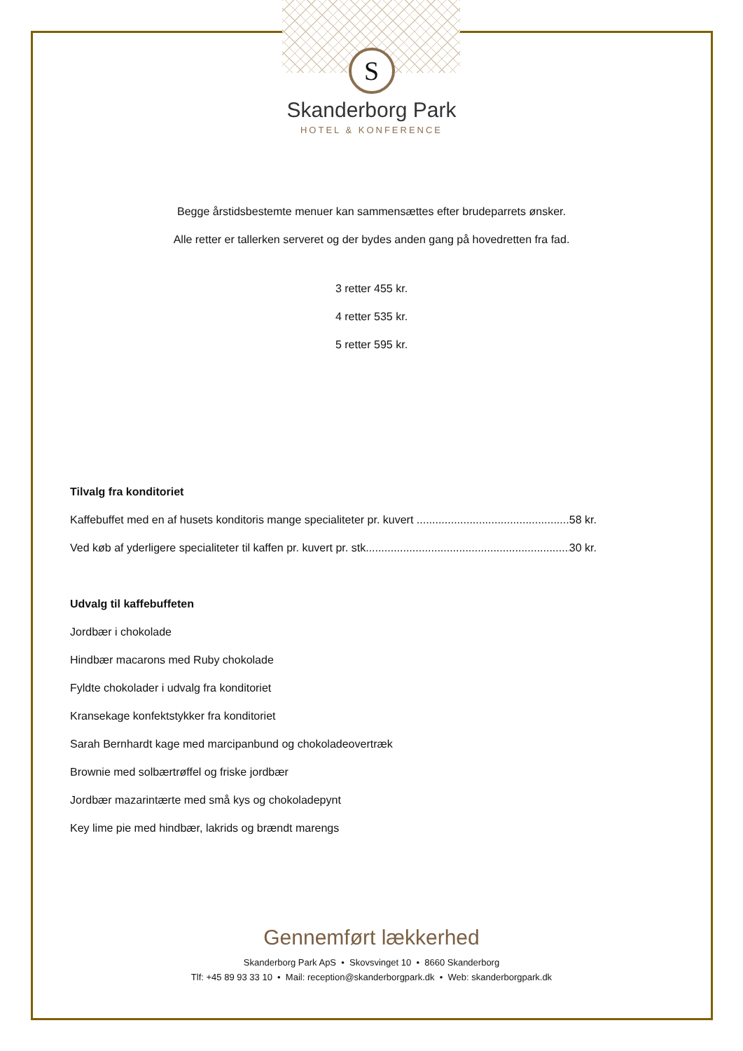S
Skanderborg Park
HOTEL & KONFERENCE
Begge årstidsbestemte menuer kan sammensættes efter brudeparrets ønsker.
Alle retter er tallerken serveret og der bydes anden gang på hovedretten fra fad.
3 retter 455 kr.
4 retter 535 kr.
5 retter 595 kr.
Tilvalg fra konditoriet
Kaffebuffet med en af husets konditoris mange specialiteter pr. kuvert .................................................. 58 kr.
Ved køb af yderligere specialiteter til kaffen pr. kuvert pr. stk.................................................................. 30 kr.
Udvalg til kaffebuffeten
Jordbær i chokolade
Hindbær macarons med Ruby chokolade
Fyldte chokolader i udvalg fra konditoriet
Kransekage konfektstykker fra konditoriet
Sarah Bernhardt kage med marcipanbund og chokoladeovertræk
Brownie med solbærtrøffel og friske jordbær
Jordbær mazarintærte med små kys og chokoladepynt
Key lime pie med hindbær, lakrids og brændt marengs
Gennemført lækkerhed
Skanderborg Park ApS • Skovsvinget 10 • 8660 Skanderborg
Tlf: +45 89 93 33 10 • Mail: reception@skanderborgpark.dk • Web: skanderborgpark.dk